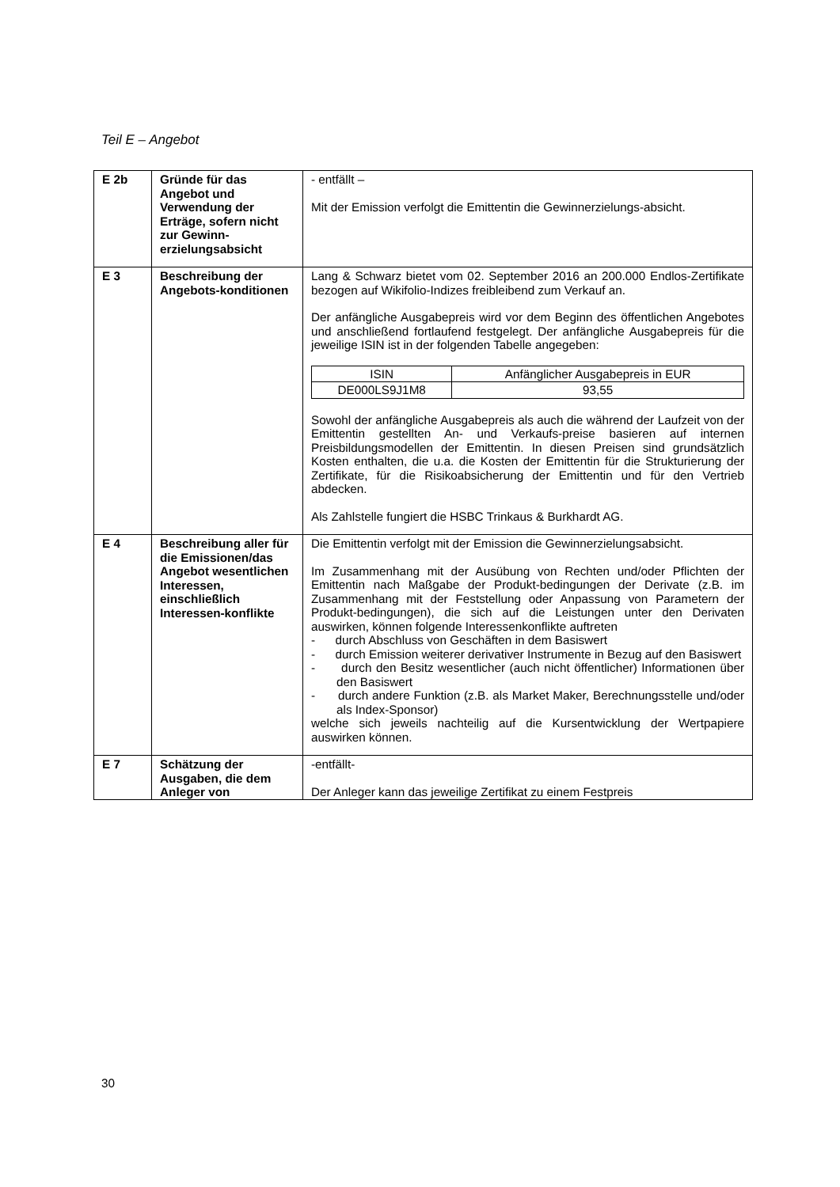Teil E – Angebot
| E 2b | Gründe für das Angebot und Verwendung der Erträge, sofern nicht zur Gewinn-erzielungsabsicht | - entfällt – Mit der Emission verfolgt die Emittentin die Gewinnerzielungs-absicht. |
| E 3 | Beschreibung der Angebots-konditionen | Lang & Schwarz bietet vom 02. September 2016 an 200.000 Endlos-Zertifikate bezogen auf Wikifolio-Indizes freibleibend zum Verkauf an. Der anfängliche Ausgabepreis wird vor dem Beginn des öffentlichen Angebotes und anschließend fortlaufend festgelegt. Der anfängliche Ausgabepreis für die jeweilige ISIN ist in der folgenden Tabelle angegeben: / ISIN / Anfänglicher Ausgabepreis in EUR / / --- / --- / / DE000LS9J1M8 / 93,55 / Sowohl der anfängliche Ausgabepreis als auch die während der Laufzeit von der Emittentin gestellten An- und Verkaufs-preise basieren auf internen Preisbildungsmodellen der Emittentin. In diesen Preisen sind grundsätzlich Kosten enthalten, die u.a. die Kosten der Emittentin für die Strukturierung der Zertifikate, für die Risikoabsicherung der Emittentin und für den Vertrieb abdecken. Als Zahlstelle fungiert die HSBC Trinkaus & Burkhardt AG. |
| E 4 | Beschreibung aller für die Emissionen/das Angebot wesentlichen Interessen, einschließlich Interessen-konflikte | Die Emittentin verfolgt mit der Emission die Gewinnerzielungsabsicht. Im Zusammenhang mit der Ausübung von Rechten und/oder Pflichten der Emittentin nach Maßgabe der Produkt-bedingungen der Derivate (z.B. im Zusammenhang mit der Feststellung oder Anpassung von Parametern der Produkt-bedingungen), die sich auf die Leistungen unter den Derivaten auswirken, können folgende Interessenkonflikte auftreten - durch Abschluss von Geschäften in dem Basiswert - durch Emission weiterer derivativer Instrumente in Bezug auf den Basiswert - durch den Besitz wesentlicher (auch nicht öffentlicher) Informationen über den Basiswert - durch andere Funktion (z.B. als Market Maker, Berechnungsstelle und/oder als Index-Sponsor) welche sich jeweils nachteilig auf die Kursentwicklung der Wertpapiere auswirken können. |
| E 7 | Schätzung der Ausgaben, die dem Anleger von | -entfällt- Der Anleger kann das jeweilige Zertifikat zu einem Festpreis |
30